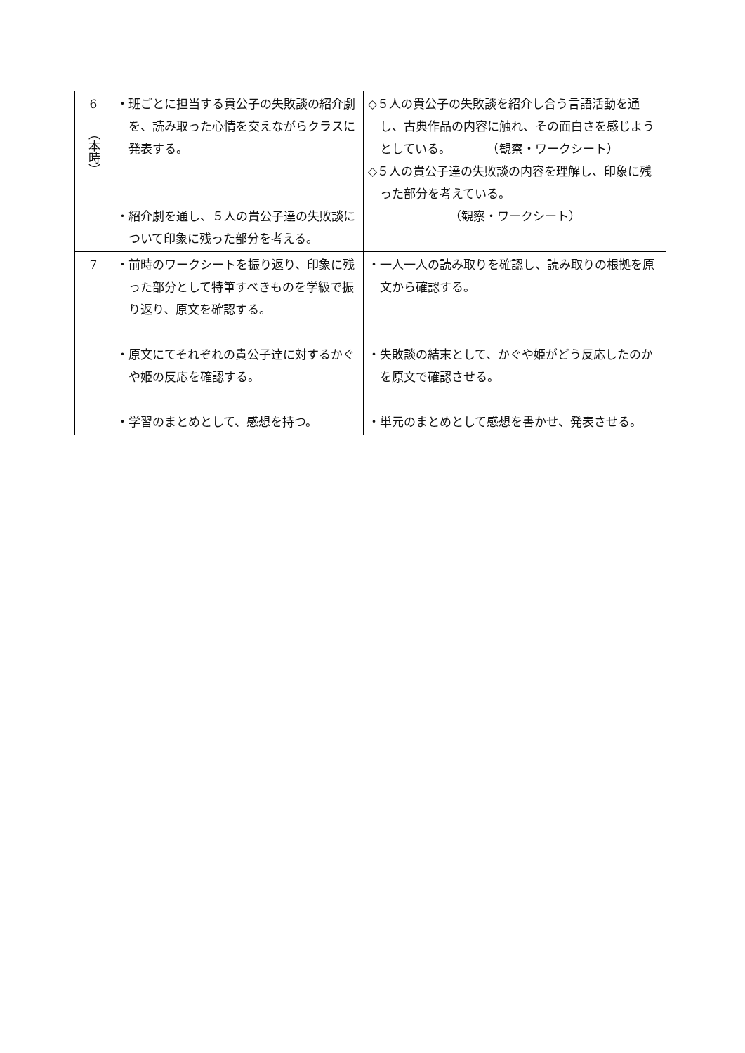| 6 （本時） | ・班ごとに担当する貴公子の失敗談の紹介劇を、読み取った心情を交えながらクラスに発表する。 ・紹介劇を通し、５人の貴公子達の失敗談について印象に残った部分を考える。 | ◇５人の貴公子の失敗談を紹介し合う言語活動を通し、古典作品の内容に触れ、その面白さを感じようとしている。 （観察・ワークシート） ◇５人の貴公子達の失敗談の内容を理解し、印象に残った部分を考えている。 （観察・ワークシート） |
| 7 | ・前時のワークシートを振り返り、印象に残った部分として特筆すべきものを学級で振り返り、原文を確認する。 ・原文にてそれぞれの貴公子達に対するかぐや姫の反応を確認する。 ・学習のまとめとして、感想を持つ。 | ・一人一人の読み取りを確認し、読み取りの根拠を原文から確認する。 ・失敗談の結末として、かぐや姫がどう反応したのかを原文で確認させる。 ・単元のまとめとして感想を書かせ、発表させる。 |